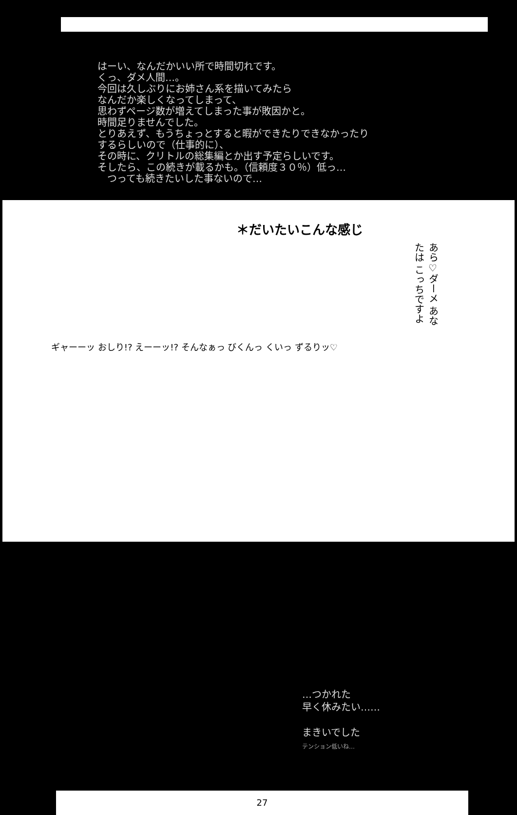はーい、なんだかいい所で時間切れです。
くっ、ダメ人間…。
今回は久しぶりにお姉さん系を描いてみたら
なんだか楽しくなってしまって、
思わずページ数が増えてしまった事が敗因かと。
時間足りませんでした。
とりあえず、もうちょっとすると暇ができたりできなかったり
するらしいので（仕事的に）、
その時に、クリトルの総集編とか出す予定らしいです。
そしたら、この続きが載るかも。（信頼度３０％）低っ…
　つっても続きたいした事ないので…
＊だいたいこんな感じ
あら♡ダーメ あなたは こっちですよ
ギャーーッ おしり!? えーーッ!? そんなぁっ びくんっ くいっ ずるりッ♡
…つかれた
早く休みたい……
まきいでした
テンション低いね…
27